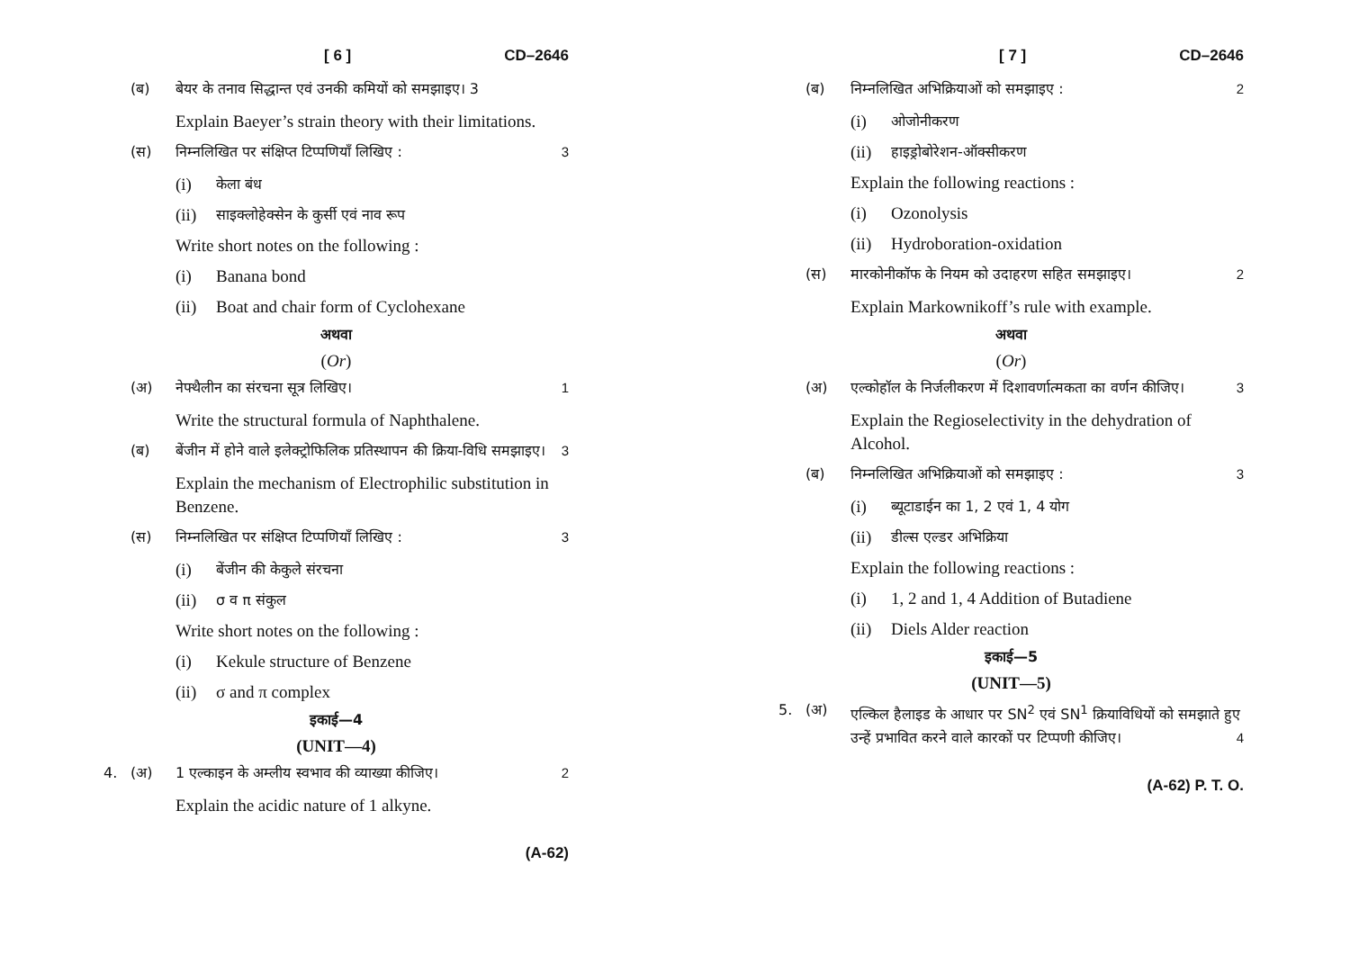[ 6 ] CD–2646
(ब) बेयर के तनाव सिद्धान्त एवं उनकी कमियों को समझाइए। 3
Explain Baeyer’s strain theory with their limitations.
(स) निम्नलिखित पर संक्षिप्त टिप्पणियाँ लिखिए : 3
(i) केला बंध
(ii) साइक्लोहेक्सेन के कुर्सी एवं नाव रूप
Write short notes on the following :
(i) Banana bond
(ii) Boat and chair form of Cyclohexane
अथवा
(Or)
(अ) नेफ्थैलीन का संरचना सूत्र लिखिए। 1
Write the structural formula of Naphthalene.
(ब) बेंजीन में होने वाले इलेक्ट्रोफिलिक प्रतिस्थापन की क्रिया-विधि समझाइए। 3
Explain the mechanism of Electrophilic substitution in Benzene.
(स) निम्नलिखित पर संक्षिप्त टिप्पणियाँ लिखिए : 3
(i) बेंजीन की केकुले संरचना
(ii) σ व π संकुल
Write short notes on the following :
(i) Kekule structure of Benzene
(ii) σ and π complex
इकाई—4
(UNIT—4)
4. (अ) 1 एल्काइन के अम्लीय स्वभाव की व्याख्या कीजिए। 2
Explain the acidic nature of 1 alkyne.
(A-62)
[ 7 ] CD–2646
(ब) निम्नलिखित अभिक्रियाओं को समझाइए : 2
(i) ओजोनीकरण
(ii) हाइड्रोबोरेशन-ऑक्सीकरण
Explain the following reactions :
(i) Ozonolysis
(ii) Hydroboration-oxidation
(स) मारकोनीकॉफ के नियम को उदाहरण सहित समझाइए। 2
Explain Markownikoff’s rule with example.
अथवा
(Or)
(अ) एल्कोहॉल के निर्जलीकरण में दिशावर्णात्मकता का वर्णन कीजिए। 3
Explain the Regioselectivity in the dehydration of Alcohol.
(ब) निम्नलिखित अभिक्रियाओं को समझाइए : 3
(i) ब्यूटाडाईन का 1, 2 एवं 1, 4 योग
(ii) डील्स एल्डर अभिक्रिया
Explain the following reactions :
(i) 1, 2 and 1, 4 Addition of Butadiene
(ii) Diels Alder reaction
इकाई—5
(UNIT—5)
5. (अ) एल्किल हैलाइड के आधार पर SN<sup>2</sup> एवं SN<sup>1</sup> क्रियाविधियों को समझाते हुए उन्हें प्रभावित करने वाले कारकों पर टिप्पणी कीजिए। 4
(A-62) P. T. O.